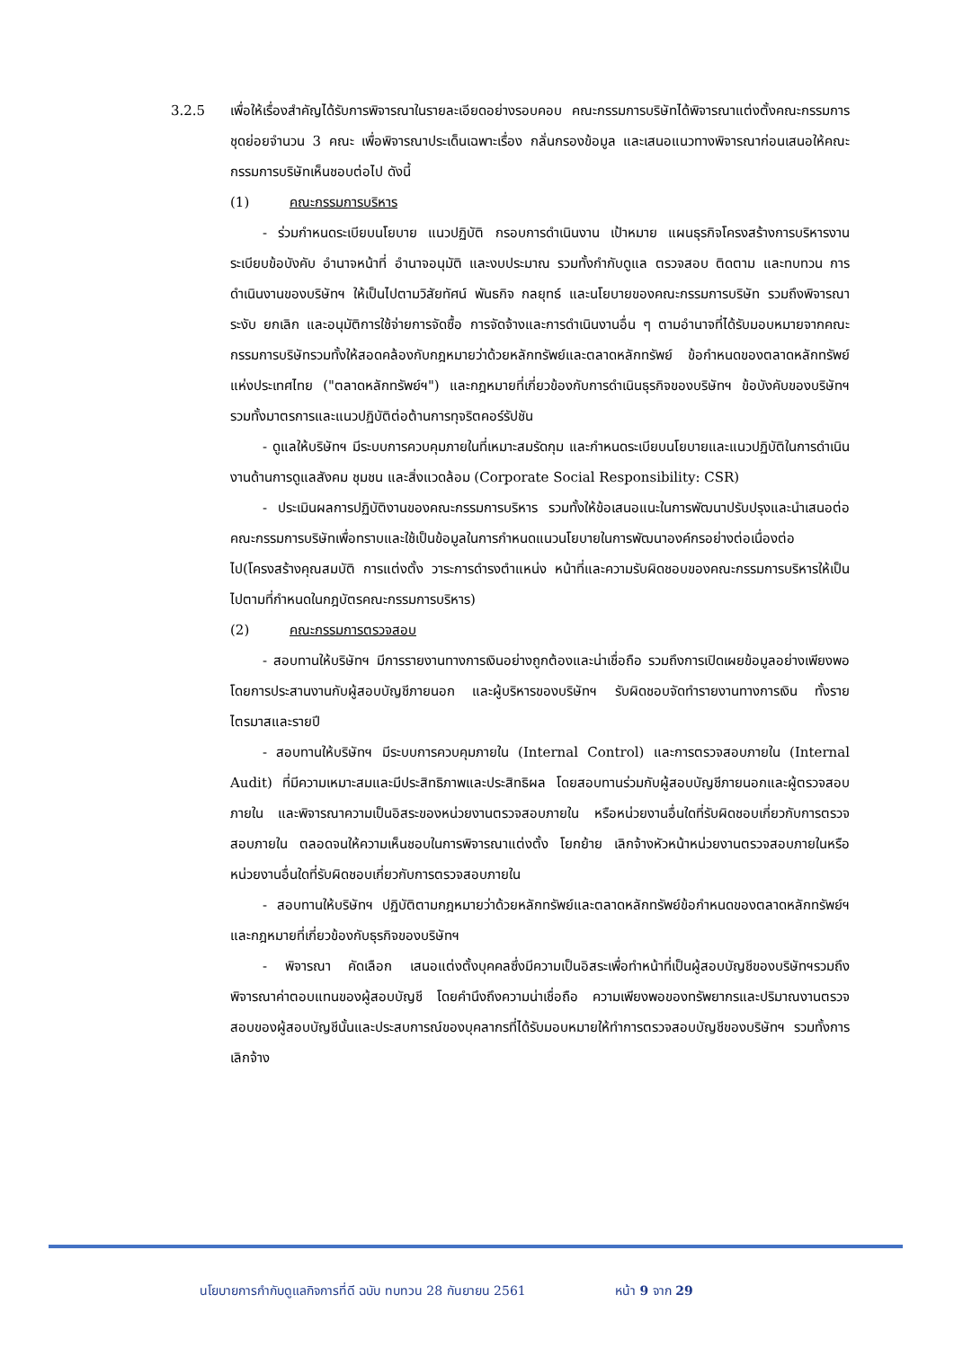3.2.5 เพื่อให้เรื่องสำคัญได้รับการพิจารณาในรายละเอียดอย่างรอบคอบ คณะกรรมการบริษัทได้พิจารณาแต่งตั้งคณะกรรมการชุดย่อยจำนวน 3 คณะ เพื่อพิจารณาประเด็นเฉพาะเรื่อง กลั่นกรองข้อมูล และเสนอแนวทางพิจารณาก่อนเสนอให้คณะกรรมการบริษัทเห็นชอบต่อไป ดังนี้
(1) คณะกรรมการบริหาร
- ร่วมกำหนดระเบียบนโยบาย แนวปฏิบัติ กรอบการดำเนินงาน เป้าหมาย แผนธุรกิจโครงสร้างการบริหารงาน ระเบียบข้อบังคับ อำนาจหน้าที่ อำนาจอนุมัติ และงบประมาณ รวมทั้งกำกับดูแล ตรวจสอบ ติดตาม และทบทวน การดำเนินงานของบริษัทฯ ให้เป็นไปตามวิสัยทัศน์ พันธกิจ กลยุทธ์ และนโยบายของคณะกรรมการบริษัท รวมถึงพิจารณา ระงับ ยกเลิก และอนุมัติการใช้จ่ายการจัดซื้อ การจัดจ้างและการดำเนินงานอื่น ๆ ตามอำนาจที่ได้รับมอบหมายจากคณะกรรมการบริษัทรวมทั้งให้สอดคล้องกับกฎหมายว่าด้วยหลักทรัพย์และตลาดหลักทรัพย์ ข้อกำหนดของตลาดหลักทรัพย์แห่งประเทศไทย ("ตลาดหลักทรัพย์ฯ") และกฎหมายที่เกี่ยวข้องกับการดำเนินธุรกิจของบริษัทฯ ข้อบังคับของบริษัทฯ รวมทั้งมาตรการและแนวปฏิบัติต่อต้านการทุจริตคอร์รัปชัน
- ดูแลให้บริษัทฯ มีระบบการควบคุมภายในที่เหมาะสมรัดกุม และกำหนดระเบียบนโยบายและแนวปฏิบัติในการดำเนินงานด้านการดูแลสังคม ชุมชน และสิ่งแวดล้อม (Corporate Social Responsibility: CSR)
- ประเมินผลการปฏิบัติงานของคณะกรรมการบริหาร รวมทั้งให้ข้อเสนอแนะในการพัฒนาปรับปรุงและนำเสนอต่อคณะกรรมการบริษัทเพื่อทราบและใช้เป็นข้อมูลในการกำหนดแนวนโยบายในการพัฒนาองค์กรอย่างต่อเนื่องต่อไป(โครงสร้างคุณสมบัติ การแต่งตั้ง วาระการดำรงตำแหน่ง หน้าที่และความรับผิดชอบของคณะกรรมการบริหารให้เป็นไปตามที่กำหนดในกฎบัตรคณะกรรมการบริหาร)
(2) คณะกรรมการตรวจสอบ
- สอบทานให้บริษัทฯ มีการรายงานทางการเงินอย่างถูกต้องและน่าเชื่อถือ รวมถึงการเปิดเผยข้อมูลอย่างเพียงพอ โดยการประสานงานกับผู้สอบบัญชีภายนอก และผู้บริหารของบริษัทฯ รับผิดชอบจัดทำรายงานทางการเงิน ทั้งรายไตรมาสและรายปี
- สอบทานให้บริษัทฯ มีระบบการควบคุมภายใน (Internal Control) และการตรวจสอบภายใน (Internal Audit) ที่มีความเหมาะสมและมีประสิทธิภาพและประสิทธิผล โดยสอบทานร่วมกับผู้สอบบัญชีภายนอกและผู้ตรวจสอบภายใน และพิจารณาความเป็นอิสระของหน่วยงานตรวจสอบภายใน หรือหน่วยงานอื่นใดที่รับผิดชอบเกี่ยวกับการตรวจสอบภายใน ตลอดจนให้ความเห็นชอบในการพิจารณาแต่งตั้ง โยกย้าย เลิกจ้างหัวหน้าหน่วยงานตรวจสอบภายในหรือหน่วยงานอื่นใดที่รับผิดชอบเกี่ยวกับการตรวจสอบภายใน
- สอบทานให้บริษัทฯ ปฏิบัติตามกฎหมายว่าด้วยหลักทรัพย์และตลาดหลักทรัพย์ข้อกำหนดของตลาดหลักทรัพย์ฯ และกฎหมายที่เกี่ยวข้องกับธุรกิจของบริษัทฯ
- พิจารณา คัดเลือก เสนอแต่งตั้งบุคคลซึ่งมีความเป็นอิสระเพื่อทำหน้าที่เป็นผู้สอบบัญชีของบริษัทฯรวมถึงพิจารณาค่าตอบแทนของผู้สอบบัญชี โดยคำนึงถึงความน่าเชื่อถือ ความเพียงพอของทรัพยากรและปริมาณงานตรวจสอบของผู้สอบบัญชีนั้นและประสบการณ์ของบุคลากรที่ได้รับมอบหมายให้ทำการตรวจสอบบัญชีของบริษัทฯ รวมทั้งการเลิกจ้าง
นโยบายการกำกับดูแลกิจการที่ดี ฉบับ ทบทวน 28 กันยายน 2561 หน้า 9 จาก 29